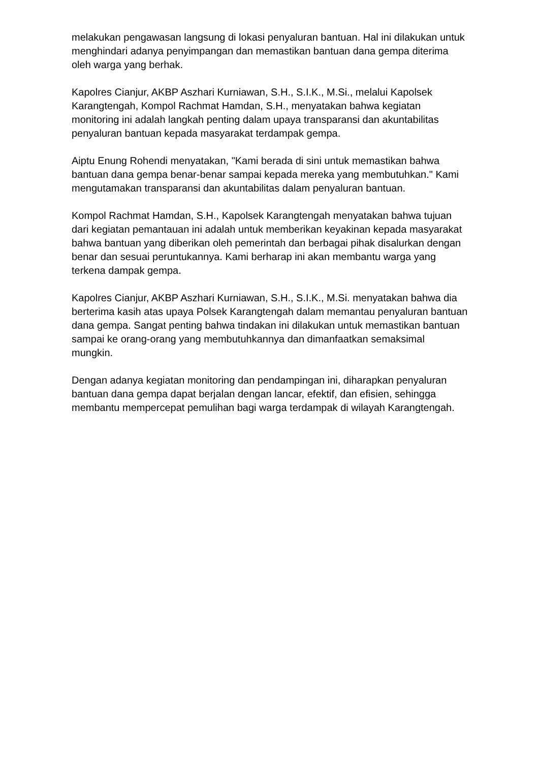melakukan pengawasan langsung di lokasi penyaluran bantuan. Hal ini dilakukan untuk menghindari adanya penyimpangan dan memastikan bantuan dana gempa diterima oleh warga yang berhak.
Kapolres Cianjur, AKBP Aszhari Kurniawan, S.H., S.I.K., M.Si., melalui Kapolsek Karangtengah, Kompol Rachmat Hamdan, S.H., menyatakan bahwa kegiatan monitoring ini adalah langkah penting dalam upaya transparansi dan akuntabilitas penyaluran bantuan kepada masyarakat terdampak gempa.
Aiptu Enung Rohendi menyatakan, "Kami berada di sini untuk memastikan bahwa bantuan dana gempa benar-benar sampai kepada mereka yang membutuhkan." Kami mengutamakan transparansi dan akuntabilitas dalam penyaluran bantuan.
Kompol Rachmat Hamdan, S.H., Kapolsek Karangtengah menyatakan bahwa tujuan dari kegiatan pemantauan ini adalah untuk memberikan keyakinan kepada masyarakat bahwa bantuan yang diberikan oleh pemerintah dan berbagai pihak disalurkan dengan benar dan sesuai peruntukannya. Kami berharap ini akan membantu warga yang terkena dampak gempa.
Kapolres Cianjur, AKBP Aszhari Kurniawan, S.H., S.I.K., M.Si. menyatakan bahwa dia berterima kasih atas upaya Polsek Karangtengah dalam memantau penyaluran bantuan dana gempa. Sangat penting bahwa tindakan ini dilakukan untuk memastikan bantuan sampai ke orang-orang yang membutuhkannya dan dimanfaatkan semaksimal mungkin.
Dengan adanya kegiatan monitoring dan pendampingan ini, diharapkan penyaluran bantuan dana gempa dapat berjalan dengan lancar, efektif, dan efisien, sehingga membantu mempercepat pemulihan bagi warga terdampak di wilayah Karangtengah.